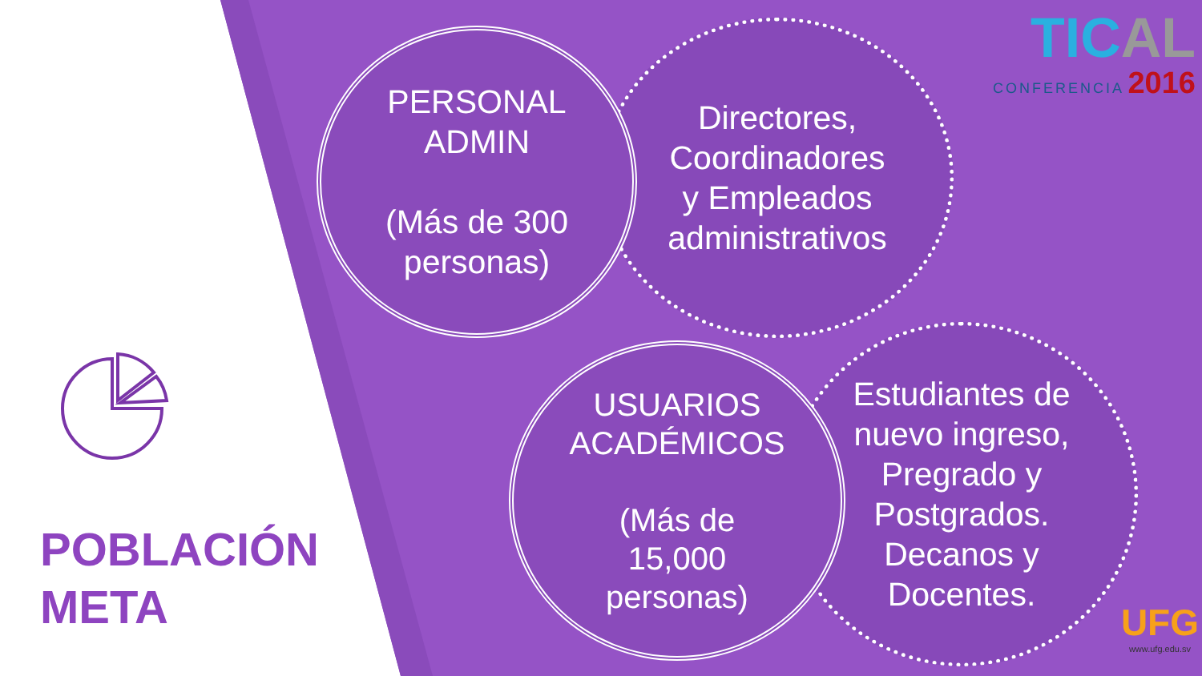Directores,
Coordinadores
y Empleados
administrativos
PERSONAL
ADMIN
(Más de 300
personas)
Estudiantes de
nuevo ingreso,
Pregrado y
Postgrados.
Decanos y
Docentes.
USUARIOS
ACADÉMICOS
(Más de
15,000
personas)
POBLACIÓN
META
TICAL
CONFERENCIA 2016
UFG
www.ufg.edu.sv